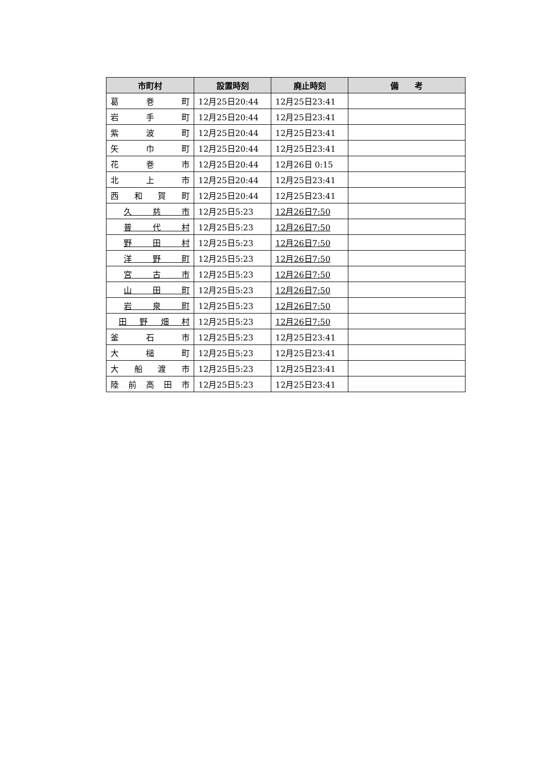| 市町村 | 設置時刻 | 廃止時刻 | 備 考 |
| --- | --- | --- | --- |
| 葛 巻 町 | 12月25日20:44 | 12月25日23:41 | |
| 岩 手 町 | 12月25日20:44 | 12月25日23:41 | |
| 紫 波 町 | 12月25日20:44 | 12月25日23:41 | |
| 矢 巾 町 | 12月25日20:44 | 12月25日23:41 | |
| 花 巻 市 | 12月25日20:44 | 12月26日 0:15 | |
| 北 上 市 | 12月25日20:44 | 12月25日23:41 | |
| 西 和 賀 町 | 12月25日20:44 | 12月25日23:41 | |
| 久 慈 市 | 12月25日5:23 | 12月26日7:50 | |
| 普 代 村 | 12月25日5:23 | 12月26日7:50 | |
| 野 田 村 | 12月25日5:23 | 12月26日7:50 | |
| 洋 野 町 | 12月25日5:23 | 12月26日7:50 | |
| 宮 古 市 | 12月25日5:23 | 12月26日7:50 | |
| 山 田 町 | 12月25日5:23 | 12月26日7:50 | |
| 岩 泉 町 | 12月25日5:23 | 12月26日7:50 | |
| 田 野 畑 村 | 12月25日5:23 | 12月26日7:50 | |
| 釜 石 市 | 12月25日5:23 | 12月25日23:41 | |
| 大 槌 町 | 12月25日5:23 | 12月25日23:41 | |
| 大 船 渡 市 | 12月25日5:23 | 12月25日23:41 | |
| 陸 前 高 田 市 | 12月25日5:23 | 12月25日23:41 | |